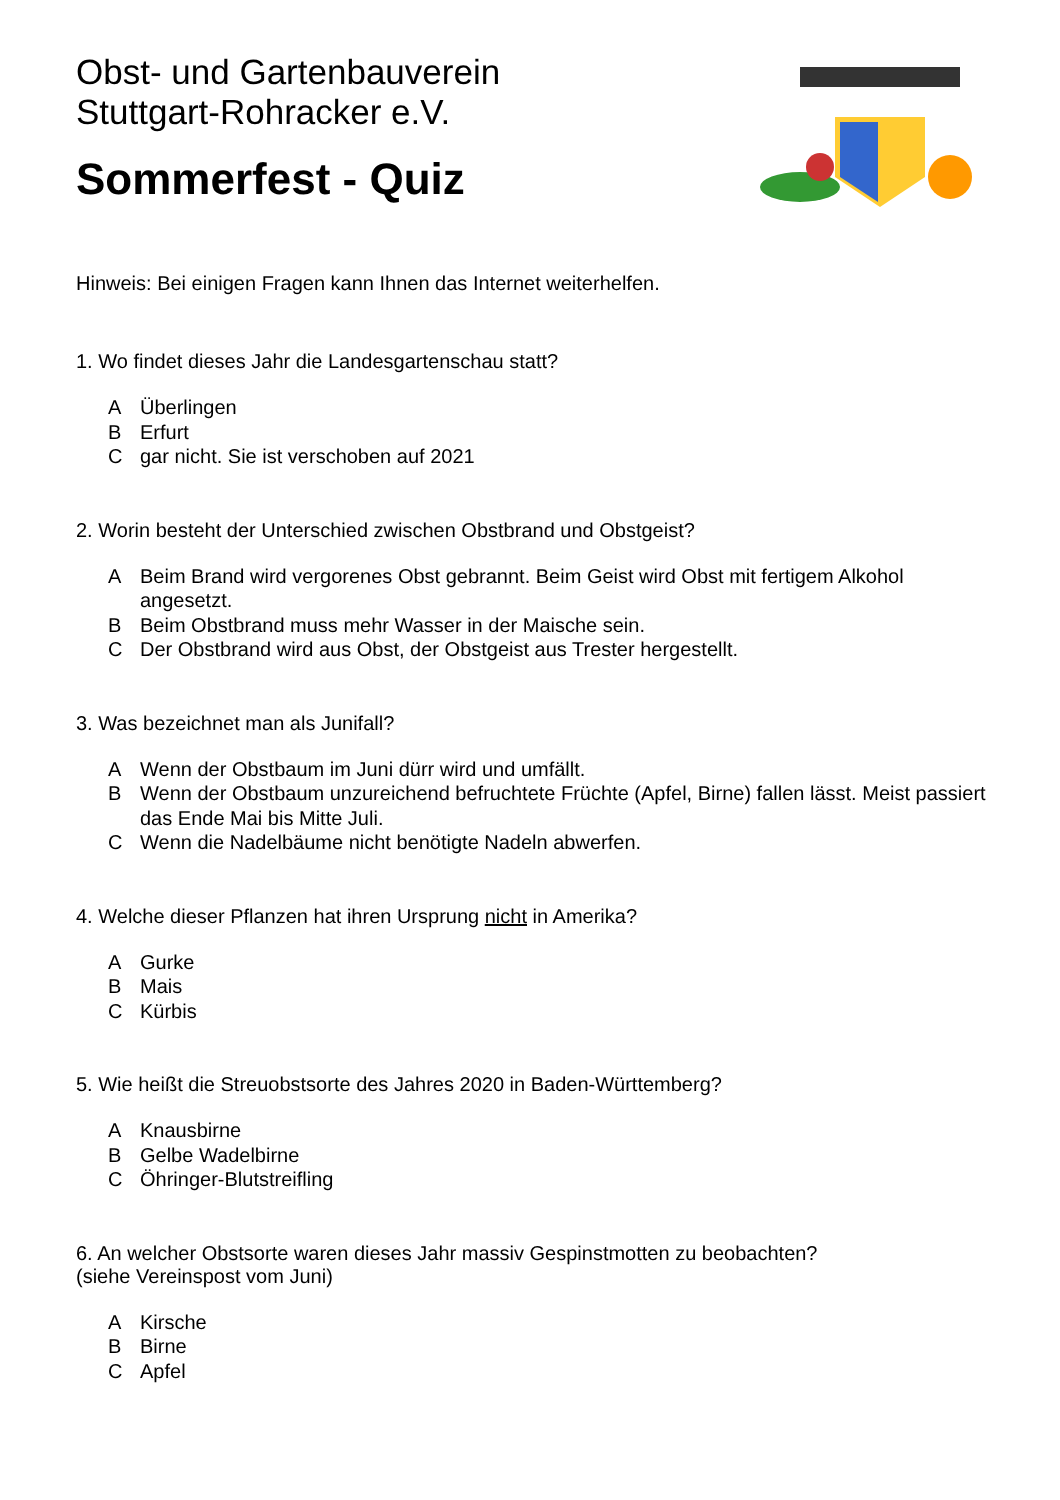Obst- und Gartenbauverein
Stuttgart-Rohracker e.V.
Sommerfest - Quiz
Hinweis: Bei einigen Fragen kann Ihnen das Internet weiterhelfen.
1. Wo findet dieses Jahr die Landesgartenschau statt?
A Überlingen
B Erfurt
Cgar nicht. Sie ist verschoben auf 2021
2. Worin besteht der Unterschied zwischen Obstbrand und Obstgeist?
A Beim Brand wird vergorenes Obst gebrannt. Beim Geist wird Obst mit fertigem Alkohol angesetzt.
B Beim Obstbrand muss mehr Wasser in der Maische sein.
C Der Obstbrand wird aus Obst, der Obstgeist aus Trester hergestellt.
3. Was bezeichnet man als Junifall?
A Wenn der Obstbaum im Juni dürr wird und umfällt.
B Wenn der Obstbaum unzureichend befruchtete Früchte (Apfel, Birne) fallen lässt. Meist passiert das Ende Mai bis Mitte Juli.
C Wenn die Nadelbäume nicht benötigte Nadeln abwerfen.
4. Welche dieser Pflanzen hat ihren Ursprung nicht in Amerika?
A Gurke
B Mais
C Kürbis
5. Wie heißt die Streuobstsorte des Jahres 2020 in Baden-Württemberg?
A Knausbirne
B Gelbe Wadelbirne
C Öhringer-Blutstreifling
6. An welcher Obstsorte waren dieses Jahr massiv Gespinstmotten zu beobachten?
(siehe Vereinspost vom Juni)
A Kirsche
B Birne
C Apfel